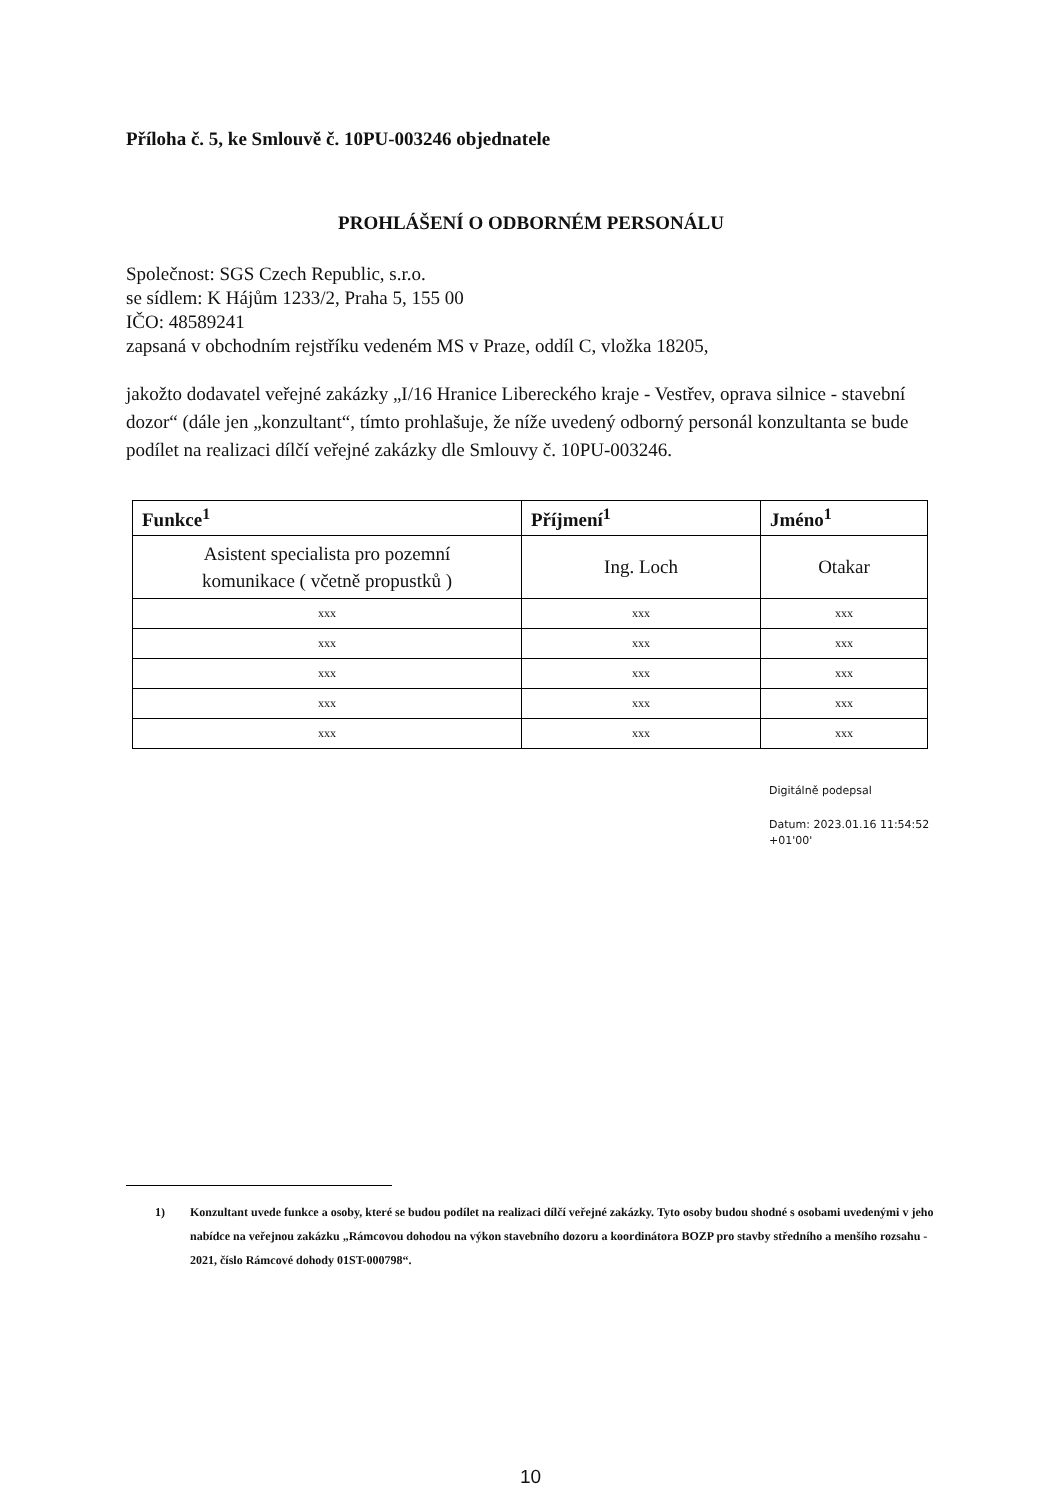Příloha č. 5, ke Smlouvě č. 10PU-003246 objednatele
PROHLÁŠENÍ O ODBORNÉM PERSONÁLU
Společnost: SGS Czech Republic, s.r.o.
se sídlem: K Hájům 1233/2, Praha 5, 155 00
IČO: 48589241
zapsaná v obchodním rejstříku vedeném MS v Praze, oddíl C, vložka 18205,
jakožto dodavatel veřejné zakázky „I/16 Hranice Libereckého kraje - Vestřev, oprava silnice - stavební dozor“ (dále jen „konzultant“, tímto prohlašuje, že níže uvedený odborný personál konzultanta se bude podílet na realizaci dílčí veřejné zakázky dle Smlouvy č. 10PU-003246.
| Funkce<sup>1</sup> | Příjmení<sup>1</sup> | Jméno<sup>1</sup> |
| --- | --- | --- |
| Asistent specialista pro pozemní komunikace ( včetně propustků ) | Ing. Loch | Otakar |
| xxx | xxx | xxx |
| xxx | xxx | xxx |
| xxx | xxx | xxx |
| xxx | xxx | xxx |
| xxx | xxx | xxx |
Digitálně podepsal
Datum: 2023.01.16 11:54:52
+01'00'
1) Konzultant uvede funkce a osoby, které se budou podílet na realizaci dílčí veřejné zakázky. Tyto osoby budou shodné s osobami uvedenými v jeho nabídce na veřejnou zakázku „Rámcovou dohodou na výkon stavebního dozoru a koordinátora BOZP pro stavby středního a menšího rozsahu - 2021, číslo Rámcové dohody 01ST-000798“.
10